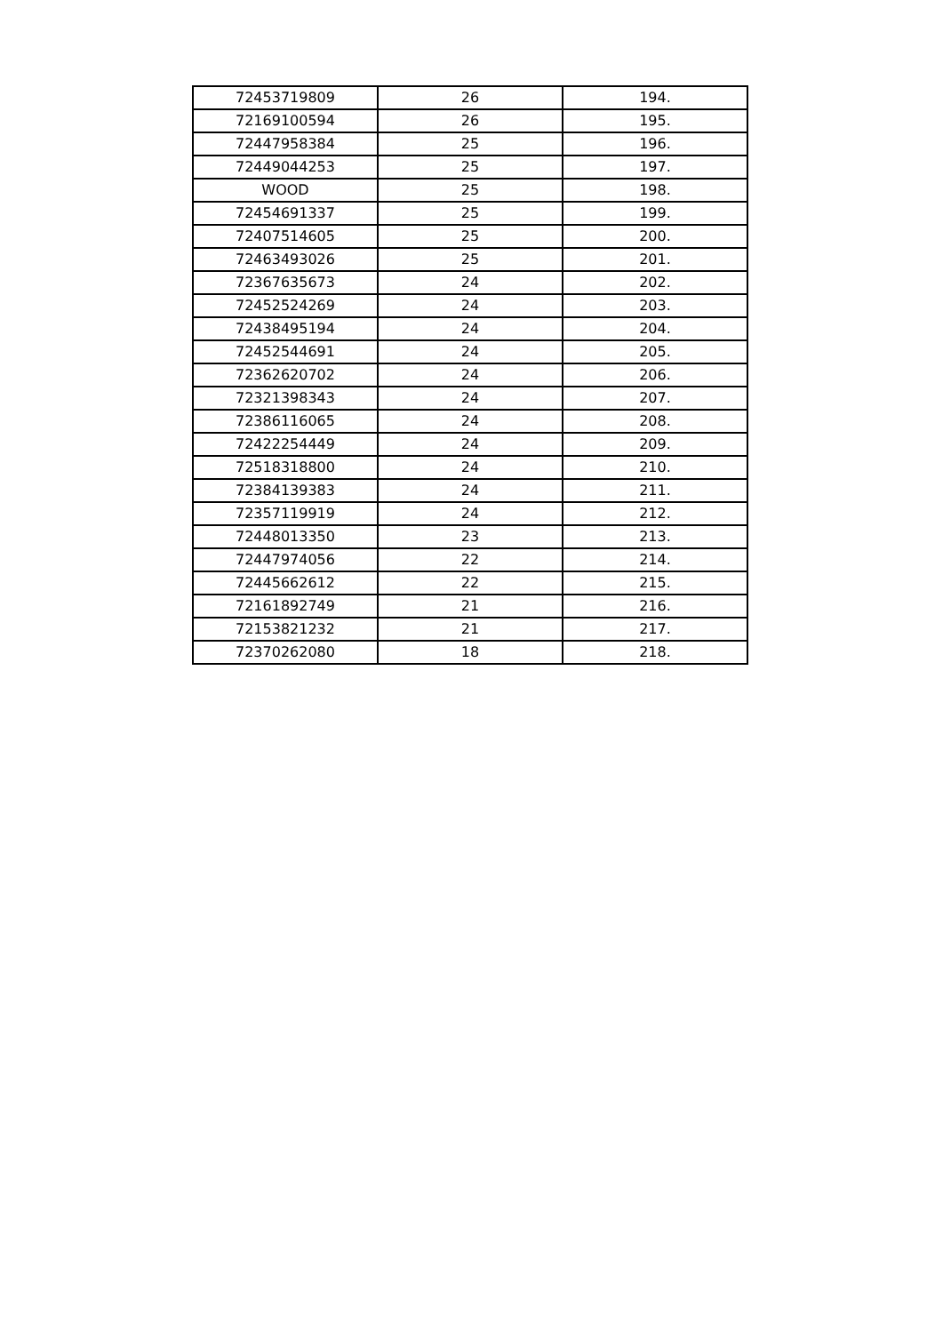| 72453719809 | 26 | 194. |
| 72169100594 | 26 | 195. |
| 72447958384 | 25 | 196. |
| 72449044253 | 25 | 197. |
| WOOD | 25 | 198. |
| 72454691337 | 25 | 199. |
| 72407514605 | 25 | 200. |
| 72463493026 | 25 | 201. |
| 72367635673 | 24 | 202. |
| 72452524269 | 24 | 203. |
| 72438495194 | 24 | 204. |
| 72452544691 | 24 | 205. |
| 72362620702 | 24 | 206. |
| 72321398343 | 24 | 207. |
| 72386116065 | 24 | 208. |
| 72422254449 | 24 | 209. |
| 72518318800 | 24 | 210. |
| 72384139383 | 24 | 211. |
| 72357119919 | 24 | 212. |
| 72448013350 | 23 | 213. |
| 72447974056 | 22 | 214. |
| 72445662612 | 22 | 215. |
| 72161892749 | 21 | 216. |
| 72153821232 | 21 | 217. |
| 72370262080 | 18 | 218. |